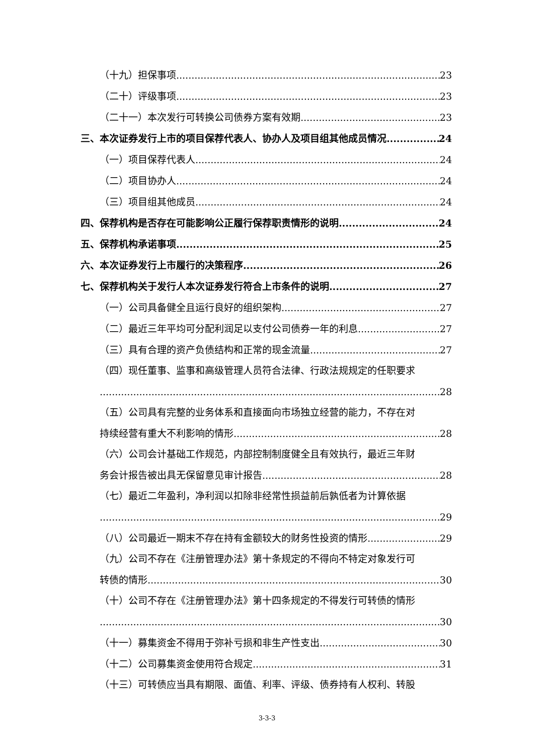（十九）担保事项 23
（二十）评级事项 23
（二十一）本次发行可转换公司债券方案有效期 23
三、本次证券发行上市的项目保荐代表人、协办人及项目组其他成员情况 24
（一）项目保荐代表人 24
（二）项目协办人 24
（三）项目组其他成员 24
四、保荐机构是否存在可能影响公正履行保荐职责情形的说明 24
五、保荐机构承诺事项 25
六、本次证券发行上市履行的决策程序 26
七、保荐机构关于发行人本次证券发行符合上市条件的说明 27
（一）公司具备健全且运行良好的组织架构 27
（二）最近三年平均可分配利润足以支付公司债券一年的利息 27
（三）具有合理的资产负债结构和正常的现金流量 27
（四）现任董事、监事和高级管理人员符合法律、行政法规规定的任职要求
28
（五）公司具有完整的业务体系和直接面向市场独立经营的能力，不存在对
持续经营有重大不利影响的情形 28
（六）公司会计基础工作规范，内部控制制度健全且有效执行，最近三年财
务会计报告被出具无保留意见审计报告 28
（七）最近二年盈利，净利润以扣除非经常性损益前后孰低者为计算依据
29
（八）公司最近一期末不存在持有金额较大的财务性投资的情形 29
（九）公司不存在《注册管理办法》第十条规定的不得向不特定对象发行可
转债的情形 30
（十）公司不存在《注册管理办法》第十四条规定的不得发行可转债的情形
30
（十一）募集资金不得用于弥补亏损和非生产性支出 30
（十二）公司募集资金使用符合规定 31
（十三）可转债应当具有期限、面值、利率、评级、债券持有人权利、转股
3-3-3